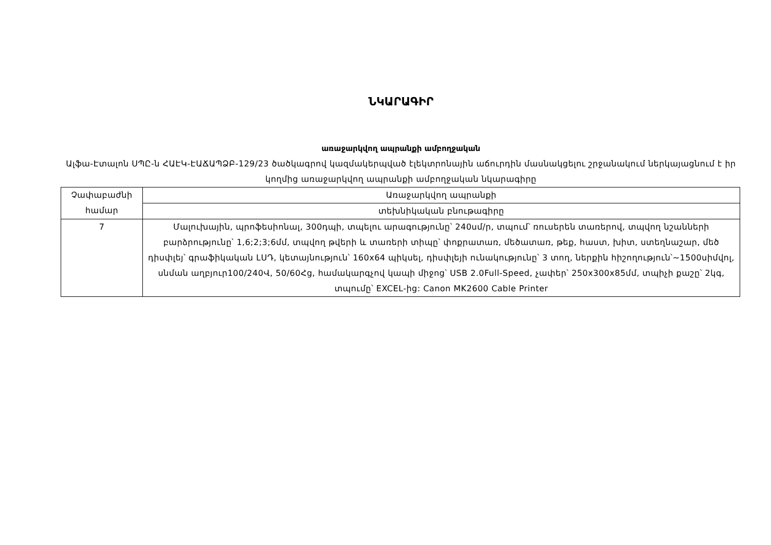ՆԿԱՐԱԳԻՐ
առաջարկվող ապրանքի ամբողջական
Ալֆա-Էտալոն ՍՊԸ-ն ՀԱԷԿ-ԷԱՃԱՊՁԲ-129/23 ծածկագրով կազմակերպված էլեկտրոնային աճուրդին մասնակցելու շրջանակում ներկայացնում է իր կողմից առաջարկվող ապրանքի ամբողջական նկարագիրը
| Չափաբաժնի համար | Առաջարկվող ապրանքի |
| | տեխնիկական բնութագիրը |
| 7 | Մալուխային, պրոֆեսիոնալ, 300դպի, տպելու արագությունը՝ 240սմ/ր, տպում՝ ռուսերեն տառերով, տպվող նշանների բարձրությունը՝ 1,6;2;3;6մմ, տպվող թվերի և տառերի տիպը՝ փոքրատառ, մեծատառ, թեք, հաստ, խիտ, ստեղնաշար, մեծ դիսփլեյ՝ գրաֆիկական LՍԴ, կետայնություն՝ 160x64 պիկսել, դիսփլեյի ունակությունը՝ 3 տող, ներքին հիշողություն՝~1500սիմվոլ, սնման աղբյուր100/240Վ, 50/60Հց, համակարգչով կապի միջոց՝ USB 2.0Full-Speed, չափեր՝ 250x300x85մմ, տպիչի քաշը՝ 2կգ, տպումը՝ EXCEL-ից: Canon MK2600 Cable Printer |